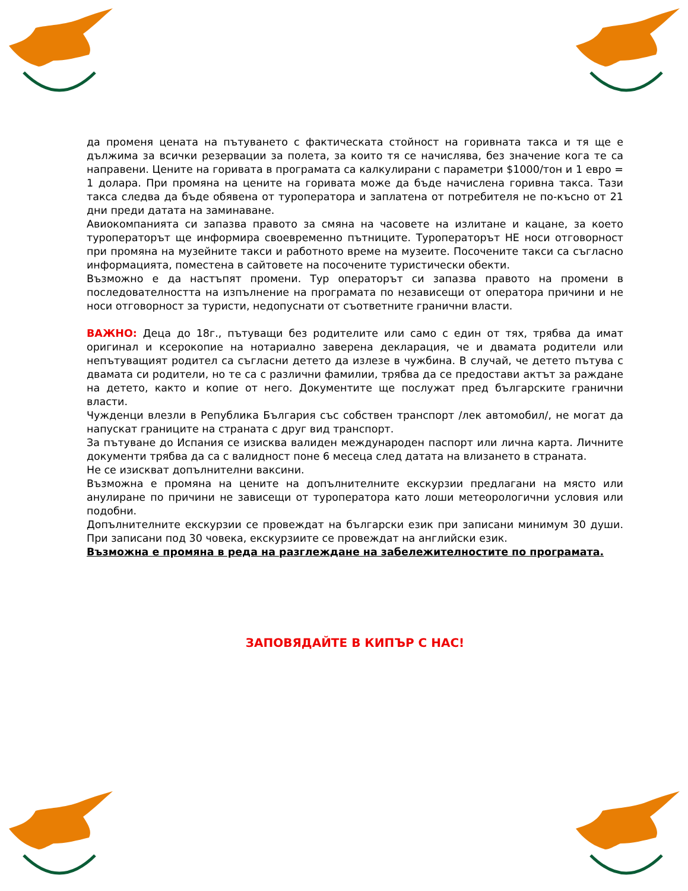да променя цената на пътуването с фактическата стойност на горивната такса и тя ще е дължима за всички резервации за полета, за които тя се начислява, без значение кога те са направени. Цените на горивата в програмата са калкулирани с параметри $1000/тон и 1 евро = 1 долара. При промяна на цените на горивата може да бъде начислена горивна такса. Тази такса следва да бъде обявена от туроператора и заплатена от потребителя не по-късно от 21 дни преди датата на заминаване.
Авиокомпанията си запазва правото за смяна на часовете на излитане и кацане, за което туроператорът ще информира своевременно пътниците. Туроператорът НЕ носи отговорност при промяна на музейните такси и работното време на музеите. Посочените такси са съгласно информацията, поместена в сайтовете на посочените туристически обекти.
Възможно е да настъпят промени. Тур операторът си запазва правото на промени в последователността на изпълнение на програмата по независещи от оператора причини и не носи отговорност за туристи, недопуснати от съответните гранични власти.
ВАЖНО: Деца до 18г., пътуващи без родителите или само с един от тях, трябва да имат оригинал и ксерокопие на нотариално заверена декларация, че и двамата родители или непътуващият родител са съгласни детето да излезе в чужбина. В случай, че детето пътува с двамата си родители, но те са с различни фамилии, трябва да се предостави актът за раждане на детето, както и копие от него. Документите ще послужат пред българските гранични власти.
Чужденци влезли в Република България със собствен транспорт /лек автомобил/, не могат да напускат границите на страната с друг вид транспорт.
За пътуване до Испания се изисква валиден международен паспорт или лична карта. Личните документи трябва да са с валидност поне 6 месеца след датата на влизането в страната.
Не се изискват допълнителни ваксини.
Възможна е промяна на цените на допълнителните екскурзии предлагани на място или анулиране по причини не зависещи от туроператора като лоши метеорологични условия или подобни.
Допълнителните екскурзии се провеждат на български език при записани минимум 30 души. При записани под 30 човека, екскурзиите се провеждат на английски език.
Възможна е промяна в реда на разглеждане на забележителностите по програмата.
ЗАПОВЯДАЙТЕ В КИПЪР С НАС!